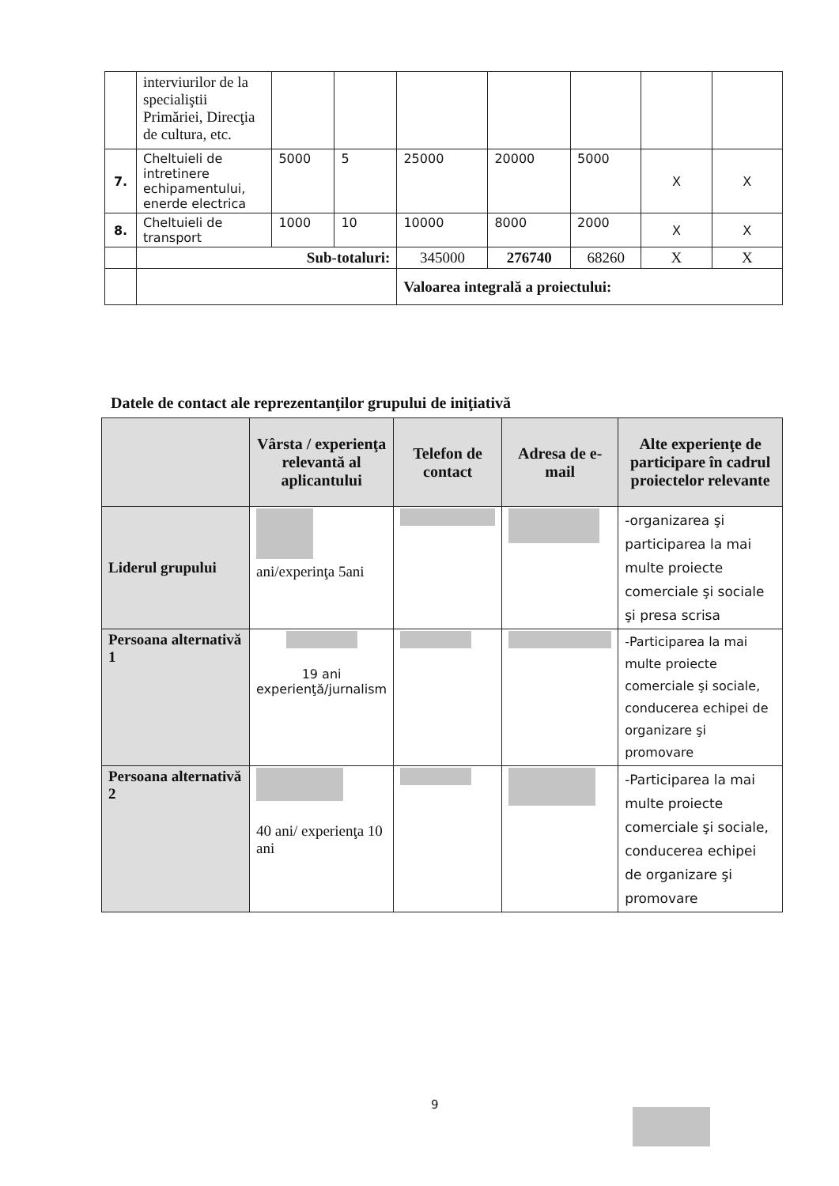| | interviurilor de la specialiştii Primăriei, Direcţia de cultura, etc. | | | | | | | |
| 7. | Cheltuieli de intretinere echipamentului, enerde electrica | 5000 | 5 | 25000 | 20000 | 5000 | X | X |
| 8. | Cheltuieli de transport | 1000 | 10 | 10000 | 8000 | 2000 | X | X |
| | Sub-totaluri: | | | 345000 | 276740 | 68260 | X | X |
| | | | | Valoarea integrală a proiectului: | | | | |
Datele de contact ale reprezentanţilor grupului de iniţiativă
| | Vârsta / experienţa relevantă al aplicantului | Telefon de contact | Adresa de e-mail | Alte experienţe de participare în cadrul proiectelor relevante |
| --- | --- | --- | --- | --- |
| Liderul grupului | ani/experinţa 5ani | | | -organizarea şi participarea la mai multe proiecte comerciale şi sociale şi presa scrisa |
| Persoana alternativă 1 | 19 ani experienţă/jurnalism | | | -Participarea la mai multe proiecte comerciale şi sociale, conducerea echipei de organizare şi promovare |
| Persoana alternativă 2 | 40 ani/ experienţa 10 ani | | | -Participarea la mai multe proiecte comerciale şi sociale, conducerea echipei de organizare şi promovare |
9